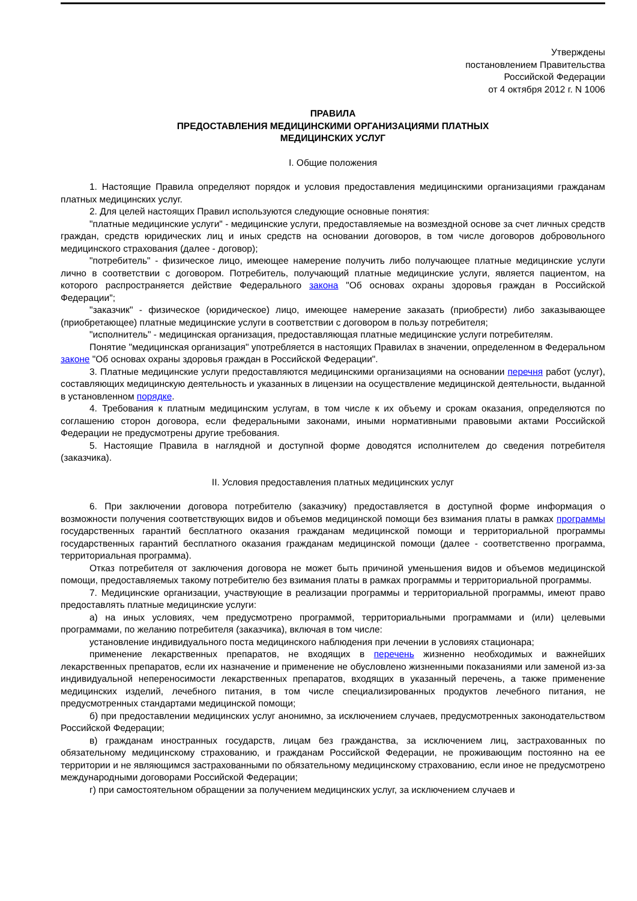Утверждены
постановлением Правительства
Российской Федерации
от 4 октября 2012 г. N 1006
ПРАВИЛА
ПРЕДОСТАВЛЕНИЯ МЕДИЦИНСКИМИ ОРГАНИЗАЦИЯМИ ПЛАТНЫХ
МЕДИЦИНСКИХ УСЛУГ
I. Общие положения
1. Настоящие Правила определяют порядок и условия предоставления медицинскими организациями гражданам платных медицинских услуг.
2. Для целей настоящих Правил используются следующие основные понятия:
"платные медицинские услуги" - медицинские услуги, предоставляемые на возмездной основе за счет личных средств граждан, средств юридических лиц и иных средств на основании договоров, в том числе договоров добровольного медицинского страхования (далее - договор);
"потребитель" - физическое лицо, имеющее намерение получить либо получающее платные медицинские услуги лично в соответствии с договором. Потребитель, получающий платные медицинские услуги, является пациентом, на которого распространяется действие Федерального закона "Об основах охраны здоровья граждан в Российской Федерации";
"заказчик" - физическое (юридическое) лицо, имеющее намерение заказать (приобрести) либо заказывающее (приобретающее) платные медицинские услуги в соответствии с договором в пользу потребителя;
"исполнитель" - медицинская организация, предоставляющая платные медицинские услуги потребителям.
Понятие "медицинская организация" употребляется в настоящих Правилах в значении, определенном в Федеральном законе "Об основах охраны здоровья граждан в Российской Федерации".
3. Платные медицинские услуги предоставляются медицинскими организациями на основании перечня работ (услуг), составляющих медицинскую деятельность и указанных в лицензии на осуществление медицинской деятельности, выданной в установленном порядке.
4. Требования к платным медицинским услугам, в том числе к их объему и срокам оказания, определяются по соглашению сторон договора, если федеральными законами, иными нормативными правовыми актами Российской Федерации не предусмотрены другие требования.
5. Настоящие Правила в наглядной и доступной форме доводятся исполнителем до сведения потребителя (заказчика).
II. Условия предоставления платных медицинских услуг
6. При заключении договора потребителю (заказчику) предоставляется в доступной форме информация о возможности получения соответствующих видов и объемов медицинской помощи без взимания платы в рамках программы государственных гарантий бесплатного оказания гражданам медицинской помощи и территориальной программы государственных гарантий бесплатного оказания гражданам медицинской помощи (далее - соответственно программа, территориальная программа).
Отказ потребителя от заключения договора не может быть причиной уменьшения видов и объемов медицинской помощи, предоставляемых такому потребителю без взимания платы в рамках программы и территориальной программы.
7. Медицинские организации, участвующие в реализации программы и территориальной программы, имеют право предоставлять платные медицинские услуги:
а) на иных условиях, чем предусмотрено программой, территориальными программами и (или) целевыми программами, по желанию потребителя (заказчика), включая в том числе:
установление индивидуального поста медицинского наблюдения при лечении в условиях стационара;
применение лекарственных препаратов, не входящих в перечень жизненно необходимых и важнейших лекарственных препаратов, если их назначение и применение не обусловлено жизненными показаниями или заменой из-за индивидуальной непереносимости лекарственных препаратов, входящих в указанный перечень, а также применение медицинских изделий, лечебного питания, в том числе специализированных продуктов лечебного питания, не предусмотренных стандартами медицинской помощи;
б) при предоставлении медицинских услуг анонимно, за исключением случаев, предусмотренных законодательством Российской Федерации;
в) гражданам иностранных государств, лицам без гражданства, за исключением лиц, застрахованных по обязательному медицинскому страхованию, и гражданам Российской Федерации, не проживающим постоянно на ее территории и не являющимся застрахованными по обязательному медицинскому страхованию, если иное не предусмотрено международными договорами Российской Федерации;
г) при самостоятельном обращении за получением медицинских услуг, за исключением случаев и